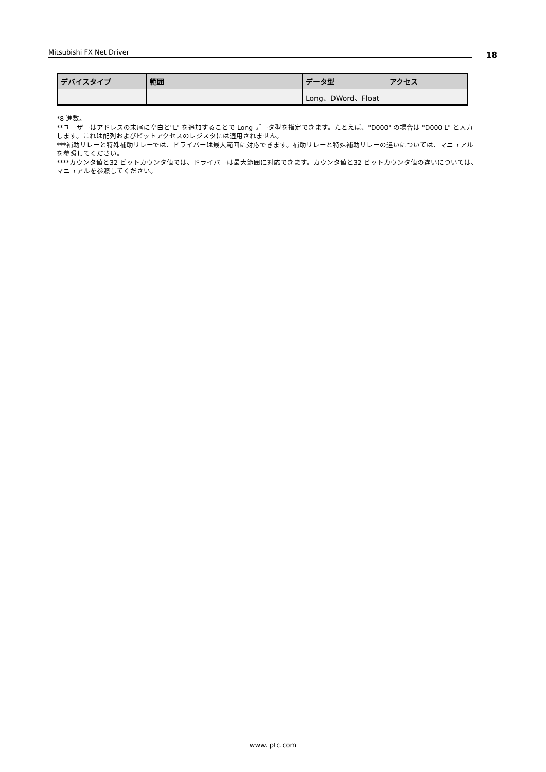Mitsubishi FX Net Driver 18
| デバイスタイプ | 範囲 | データ型 | アクセス |
| --- | --- | --- | --- |
| | | Long、DWord、Float | |
*8 進数。
**ユーザーはアドレスの末尾に空白と"L" を追加することで Long データ型を指定できます。たとえば、"D000" の場合は "D000 L" と入力します。これは配列およびビットアクセスのレジスタには適用されません。
***補助リレーと特殊補助リレーでは、ドライバーは最大範囲に対応できます。補助リレーと特殊補助リレーの違いについては、マニュアルを参照してください。
****カウンタ値と32 ビットカウンタ値では、ドライバーは最大範囲に対応できます。カウンタ値と32 ビットカウンタ値の違いについては、マニュアルを参照してください。
www. ptc.com